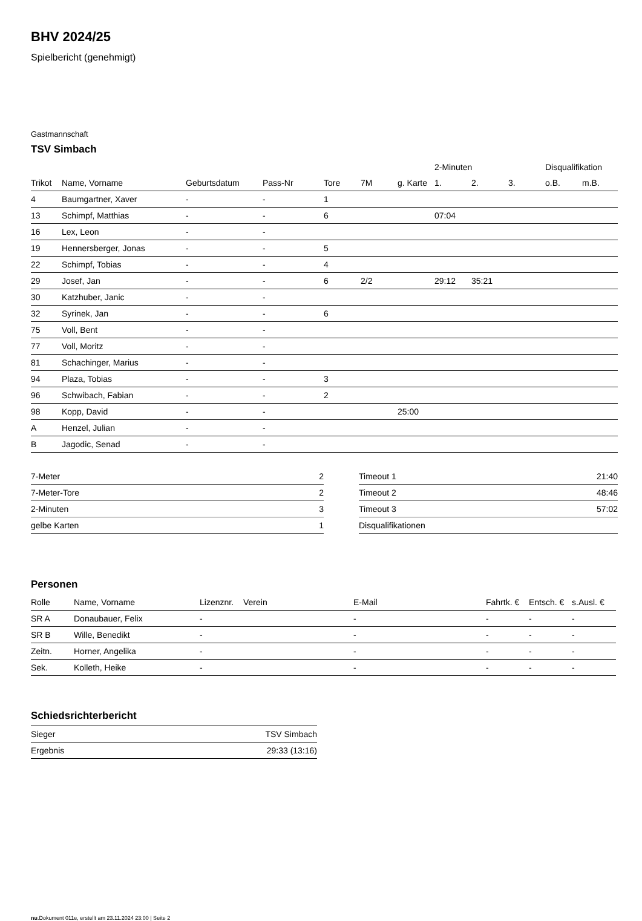BHV 2024/25
Spielbericht (genehmigt)
Gastmannschaft
TSV Simbach
| | | | | | | | 2-Minuten | | | Disqualifikation | |
| --- | --- | --- | --- | --- | --- | --- | --- | --- | --- | --- | --- |
| Trikot | Name, Vorname | Geburtsdatum | Pass-Nr | Tore | 7M | g. Karte | 1. | 2. | 3. | o.B. | m.B. |
| 4 | Baumgartner, Xaver | - | - | 1 | | | | | | | |
| 13 | Schimpf, Matthias | - | - | 6 | | | 07:04 | | | | |
| 16 | Lex, Leon | - | - | | | | | | | | |
| 19 | Hennersberger, Jonas | - | - | 5 | | | | | | | |
| 22 | Schimpf, Tobias | - | - | 4 | | | | | | | |
| 29 | Josef, Jan | - | - | 6 | 2/2 | | 29:12 | 35:21 | | | |
| 30 | Katzhuber, Janic | - | - | | | | | | | | |
| 32 | Syrinek, Jan | - | - | 6 | | | | | | | |
| 75 | Voll, Bent | - | - | | | | | | | | |
| 77 | Voll, Moritz | - | - | | | | | | | | |
| 81 | Schachinger, Marius | - | - | | | | | | | | |
| 94 | Plaza, Tobias | - | - | 3 | | | | | | | |
| 96 | Schwibach, Fabian | - | - | 2 | | | | | | | |
| 98 | Kopp, David | - | - | | | 25:00 | | | | | |
| A | Henzel, Julian | - | - | | | | | | | | |
| B | Jagodic, Senad | - | - | | | | | | | | |
| 7-Meter | 2 |
| 7-Meter-Tore | 2 |
| 2-Minuten | 3 |
| gelbe Karten | 1 |
| Timeout 1 | 21:40 |
| Timeout 2 | 48:46 |
| Timeout 3 | 57:02 |
| Disqualifikationen | |
Personen
| Rolle | Name, Vorname | Lizenznr. | Verein | E-Mail | Fahrtk. € | Entsch. € | s.Ausl. € |
| --- | --- | --- | --- | --- | --- | --- | --- |
| SR A | Donaubauer, Felix | - | | - | - | - | - |
| SR B | Wille, Benedikt | - | | - | - | - | - |
| Zeitn. | Horner, Angelika | - | | - | - | - | - |
| Sek. | Kolleth, Heike | - | | - | - | - | - |
Schiedsrichterbericht
| Sieger | TSV Simbach |
| Ergebnis | 29:33 (13:16) |
nu.Dokument 011e, erstellt am 23.11.2024 23:00 | Seite 2